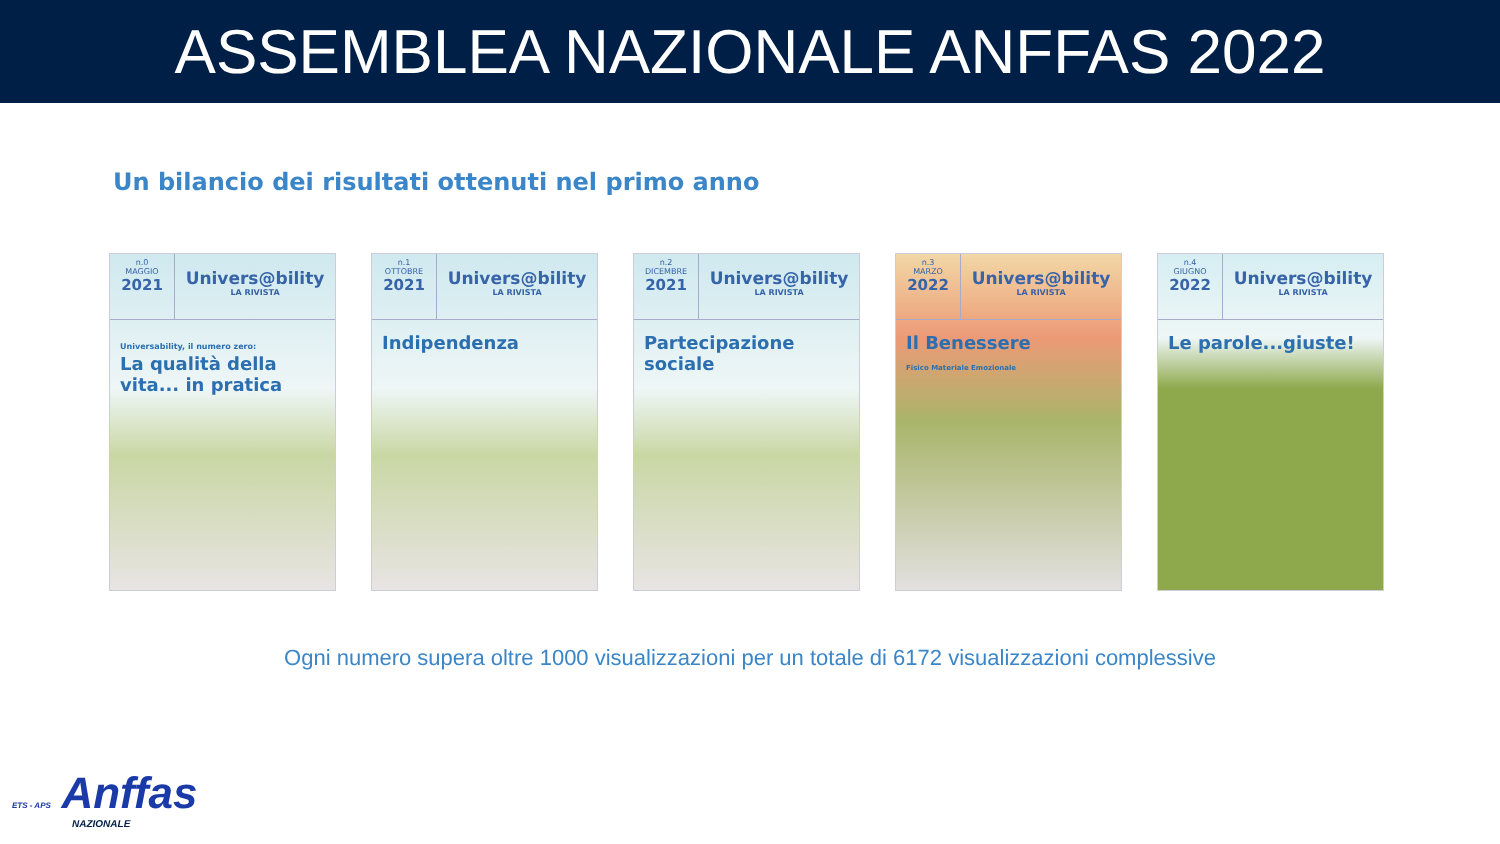ASSEMBLEA NAZIONALE ANFFAS 2022
Un bilancio dei risultati ottenuti nel primo anno
n.0
MAGGIO
2021
Univers@bility
LA RIVISTA
Universability, il numero zero:
La qualità della vita... in pratica
n.1
OTTOBRE
2021
Univers@bility
LA RIVISTA
Indipendenza
n.2
DICEMBRE
2021
Univers@bility
LA RIVISTA
Partecipazione sociale
n.3
MARZO
2022
Univers@bility
LA RIVISTA
Il Benessere
Fisico Materiale Emozionale
n.4
GIUGNO
2022
Univers@bility
LA RIVISTA
Le parole...giuste!
Ogni numero supera oltre 1000 visualizzazioni per un totale di 6172 visualizzazioni complessive
ETS - APS Anffas
NAZIONALE